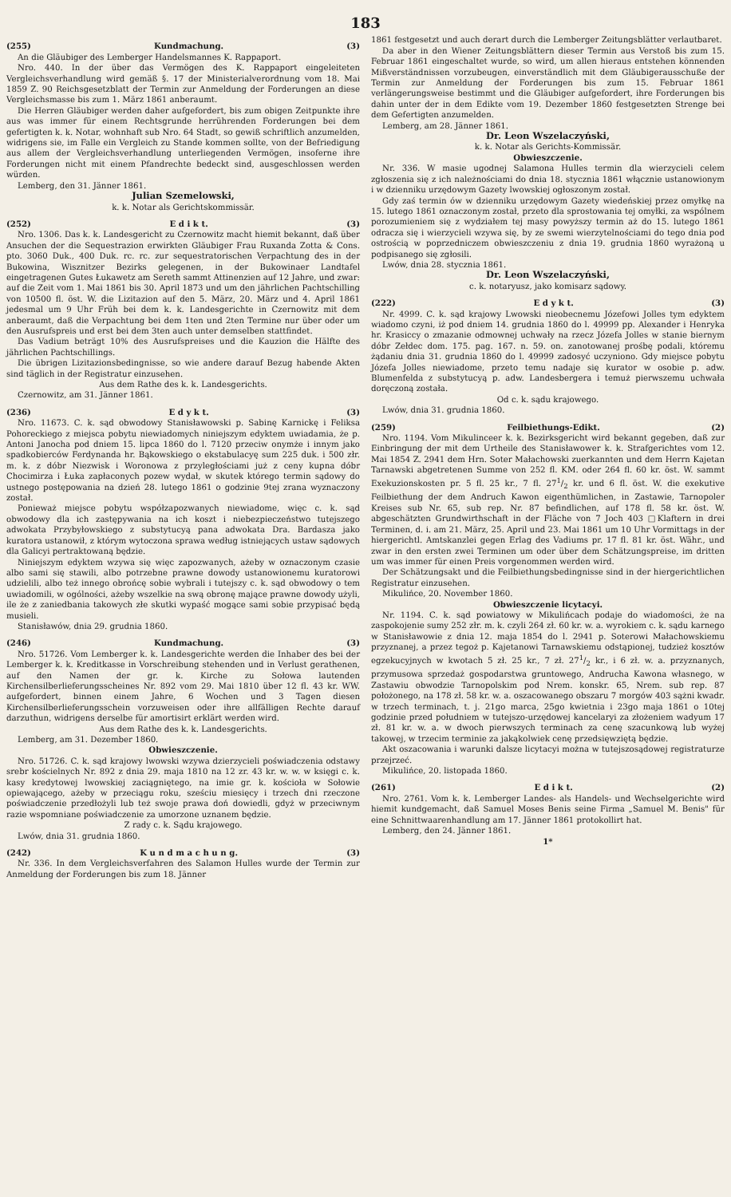183
(255) Kundmachung. (3)
An die Gläubiger des Lemberger Handelsmannes K. Rappaport.
Nro. 440. In der über das Vermögen des K. Rappaport eingeleiteten Vergleichsverhandlung wird gemäß §. 17 der Ministerialverordnung vom 18. Mai 1859 Z. 90 Reichsgesetzblatt der Termin zur Anmeldung der Forderungen an diese Vergleichsmasse bis zum 1. März 1861 anberaumt.
Die Herren Gläubiger werden daher aufgefordert, bis zum obigen Zeitpunkte ihre aus was immer für einem Rechtsgrunde herrührenden Forderungen bei dem gefertigten k. k. Notar, wohnhaft sub Nro. 64 Stadt, so gewiß schriftlich anzumelden, widrigens sie, im Falle ein Vergleich zu Stande kommen sollte, von der Befriedigung aus allem der Vergleichsverhandlung unterliegenden Vermögen, insoferne ihre Forderungen nicht mit einem Pfandrechte bedeckt sind, ausgeschlossen werden würden.
Lemberg, den 31. Jänner 1861.
Julian Szemelowski,
k. k. Notar als Gerichtskommissär.
(252) E d i k t. (3)
Nro. 1306. Das k. k. Landesgericht zu Czernowitz macht hiemit bekannt, daß über Ansuchen der die Sequestrazion erwirkten Gläubiger Frau Ruxanda Zotta & Cons. pto. 3060 Duk., 400 Duk. rc. rc. zur sequestratorischen Verpachtung des in der Bukowina, Wisznitzer Bezirks gelegenen, in der Bukowinaer Landtafel eingetragenen Gutes Łukawetz am Sereth sammt Attinenzien auf 12 Jahre, und zwar: auf die Zeit vom 1. Mai 1861 bis 30. April 1873 und um den jährlichen Pachtschilling von 10500 fl. öst. W. die Lizitazion auf den 5. März, 20. März und 4. April 1861 jedesmal um 9 Uhr Früh bei dem k. k. Landesgerichte in Czernowitz mit dem anberaumt, daß die Verpachtung bei dem 1ten und 2ten Termine nur über oder um den Ausrufspreis und erst bei dem 3ten auch unter demselben stattfindet.
Das Vadium beträgt 10% des Ausrufspreises und die Kauzion die Hälfte des jährlichen Pachtschillings.
Die übrigen Lizitazionsbedingnisse, so wie andere darauf Bezug habende Akten sind täglich in der Registratur einzusehen.
Aus dem Rathe des k. k. Landesgerichts.
Czernowitz, am 31. Jänner 1861.
(236) E d y k t. (3)
Nro. 11673. C. k. sąd obwodowy Stanisławowski p. Sabinę Karnickę i Feliksa Pohoreckiego z miejsca pobytu niewiadomych niniejszym edyktem uwiadamia, że p. Antoni Janocha pod dniem 15. lipca 1860 do l. 7120 przeciw onymże i innym jako spadkobierców Ferdynanda hr. Bąkowskiego o ekstabulacyę sum 225 duk. i 500 złr. m. k. z dóbr Niezwisk i Woronowa z przyległościami już z ceny kupna dóbr Chocimirza i Łuka zapłaconych pozew wydał, w skutek którego termin sądowy do ustnego postępowania na dzień 28. lutego 1861 o godzinie 9tej zrana wyznaczony został.
Ponieważ miejsce pobytu współzapozwanych niewiadome, więc c. k. sąd obwodowy dla ich zastępywania na ich koszt i niebezpieczeństwo tutejszego adwokata Przybyłowskiego z substytucyą pana adwokata Dra. Bardasza jako kuratora ustanowił, z którym wytoczona sprawa według istniejących ustaw sądowych dla Galicyi pertraktowaną będzie.
Niniejszym edyktem wzywa się więc zapozwanych, ażeby w oznaczonym czasie albo sami się stawili, albo potrzebne prawne dowody ustanowionemu kuratorowi udzielili, albo też innego obrońcę sobie wybrali i tutejszy c. k. sąd obwodowy o tem uwiadomili, w ogólności, ażeby wszelkie na swą obronę mające prawne dowody użyli, ile że z zaniedbania takowych złe skutki wypaść mogące sami sobie przypisać będą musieli.
Stanisławów, dnia 29. grudnia 1860.
(246) Kundmachung. (3)
Nro. 51726. Vom Lemberger k. k. Landesgerichte werden die Inhaber des bei der Lemberger k. k. Kreditkasse in Vorschreibung stehenden und in Verlust gerathenen, auf den Namen der gr. k. Kirche zu Sołowa lautenden Kirchensilberlieferungsscheines Nr. 892 vom 29. Mai 1810 über 12 fl. 43 kr. WW. aufgefordert, binnen einem Jahre, 6 Wochen und 3 Tagen diesen Kirchensilberlieferungsschein vorzuweisen oder ihre allfälligen Rechte darauf darzuthun, widrigens derselbe für amortisirt erklärt werden wird.
Aus dem Rathe des k. k. Landesgerichts.
Lemberg, am 31. Dezember 1860.
Obwieszczenie.
Nro. 51726. C. k. sąd krajowy lwowski wzywa dzierzycieli poświadczenia odstawy srebr kościelnych Nr. 892 z dnia 29. maja 1810 na 12 zr. 43 kr. w. w. w księgi c. k. kasy kredytowej lwowskiej zaciągniętego, na imie gr. k. kościoła w Sołowie opiewającego, ażeby w przeciągu roku, sześciu miesięcy i trzech dni rzeczone poświadczenie przedłożyli lub też swoje prawa doń dowiedli, gdyż w przeciwnym razie wspomniane poświadczenie za umorzone uznanem będzie.
Z rady c. k. Sądu krajowego.
Lwów, dnia 31. grudnia 1860.
(242) K u n d m a c h u n g. (3)
Nr. 336. In dem Vergleichsverfahren des Salamon Hulles wurde der Termin zur Anmeldung der Forderungen bis zum 18. Jänner
1861 festgesetzt und auch derart durch die Lemberger Zeitungsblätter verlautbaret.
Da aber in den Wiener Zeitungsblättern dieser Termin aus Verstoß bis zum 15. Februar 1861 eingeschaltet wurde, so wird, um allen hieraus entstehen könnenden Mißverständnissen vorzubeugen, einverständlich mit dem Gläubigerausschuße der Termin zur Anmeldung der Forderungen bis zum 15. Februar 1861 verlängerungsweise bestimmt und die Gläubiger aufgefordert, ihre Forderungen bis dahin unter der in dem Edikte vom 19. Dezember 1860 festgesetzten Strenge bei dem Gefertigten anzumelden.
Lemberg, am 28. Jänner 1861.
Dr. Leon Wszelaczyński,
k. k. Notar als Gerichts-Kommissär.
Obwieszczenie.
Nr. 336. W masie ugodnej Salamona Hulles termin dla wierzycieli celem zgłoszenia się z ich należnościami do dnia 18. stycznia 1861 włącznie ustanowionym i w dzienniku urzędowym Gazety lwowskiej ogłoszonym został.
Gdy zaś termin ów w dzienniku urzędowym Gazety wiedeńskiej przez omyłkę na 15. lutego 1861 oznaczonym został, przeto dla sprostowania tej omyłki, za wspólnem porozumieniem się z wydziałem tej masy powyższy termin aż do 15. lutego 1861 odracza się i wierzycieli wzywa się, by ze swemi wierzytelnościami do tego dnia pod ostrością w poprzedniczem obwieszczeniu z dnia 19. grudnia 1860 wyrażoną u podpisanego się zgłosili.
Lwów, dnia 28. stycznia 1861.
Dr. Leon Wszelaczyński,
c. k. notaryusz, jako komisarz sądowy.
(222) E d y k t. (3)
Nr. 4999. C. k. sąd krajowy Lwowski nieobecnemu Józefowi Jolles tym edyktem wiadomo czyni, iż pod dniem 14. grudnia 1860 do l. 49999 pp. Alexander i Henryka hr. Krasiccy o zmazanie odmownej uchwały na rzecz Józefa Jolles w stanie biernym dóbr Zełdec dom. 175. pag. 167. n. 59. on. zanotowanej prośbę podali, któremu żądaniu dnia 31. grudnia 1860 do l. 49999 zadosyć uczyniono. Gdy miejsce pobytu Józefa Jolles niewiadome, przeto temu nadaje się kurator w osobie p. adw. Blumenfelda z substytucyą p. adw. Landesbergera i temuż pierwszemu uchwała doręczoną została.
Od c. k. sądu krajowego.
Lwów, dnia 31. grudnia 1860.
(259) Feilbiethungs-Edikt. (2)
Nro. 1194. Vom Mikulinceer k. k. Bezirksgericht wird bekannt gegeben, daß zur Einbringung der mit dem Urtheile des Stanisławower k. k. Strafgerichtes vom 12. Mai 1854 Z. 2941 dem Hrn. Soter Małachowski zuerkannten und dem Herrn Kajetan Tarnawski abgetretenen Summe von 252 fl. KM. oder 264 fl. 60 kr. öst. W. sammt Exekuzionskosten pr. 5 fl. 25 kr., 7 fl. 271/2 kr. und 6 fl. öst. W. die exekutive Feilbiethung der dem Andruch Kawon eigenthümlichen, in Zastawie, Tarnopoler Kreises sub Nr. 65, sub rep. Nr. 87 befindlichen, auf 178 fl. 58 kr. öst. W. abgeschätzten Grundwirthschaft in der Fläche von 7 Joch 403 □Klaftern in drei Terminen, d. i. am 21. März, 25. April und 23. Mai 1861 um 10 Uhr Vormittags in der hiergerichtl. Amtskanzlei gegen Erlag des Vadiums pr. 17 fl. 81 kr. öst. Währ., und zwar in den ersten zwei Terminen um oder über dem Schätzungspreise, im dritten um was immer für einen Preis vorgenommen werden wird.
Der Schätzungsakt und die Feilbiethungsbedingnisse sind in der hiergerichtlichen Registratur einzusehen.
Mikulińce, 20. November 1860.
Obwieszczenie licytacyi.
Nr. 1194. C. k. sąd powiatowy w Mikulińcach podaje do wiadomości, że na zaspokojenie sumy 252 złr. m. k. czyli 264 zł. 60 kr. w. a. wyrokiem c. k. sądu karnego w Stanisławowie z dnia 12. maja 1854 do l. 2941 p. Soterowi Małachowskiemu przyznanej, a przez tegoż p. Kajetanowi Tarnawskiemu odstąpionej, tudzież kosztów egzekucyjnych w kwotach 5 zł. 25 kr., 7 zł. 271/2 kr., i 6 zł. w. a. przyznanych, przymusowa sprzedaż gospodarstwa gruntowego, Andrucha Kawona własnego, w Zastawiu obwodzie Tarnopolskim pod Nrem. konskr. 65, Nrem. sub rep. 87 położonego, na 178 zł. 58 kr. w. a. oszacowanego obszaru 7 morgów 403 sążni kwadr. w trzech terminach, t. j. 21go marca, 25go kwietnia i 23go maja 1861 o 10tej godzinie przed południem w tutejszo-urzędowej kancelaryi za złożeniem wadyum 17 zł. 81 kr. w. a. w dwoch pierwszych terminach za cenę szacunkową lub wyżej takowej, w trzecim terminie za jakąkolwiek cenę przedsięwziętą będzie.
Akt oszacowania i warunki dalsze licytacyi można w tutejszosądowej registraturze przejrzeć.
Mikulińce, 20. listopada 1860.
(261) E d i k t. (2)
Nro. 2761. Vom k. k. Lemberger Landes- als Handels- und Wechselgerichte wird hiemit kundgemacht, daß Samuel Moses Benis seine Firma „Samuel M. Benis" für eine Schnittwaarenhandlung am 17. Jänner 1861 protokollirt hat.
Lemberg, den 24. Jänner 1861.
1*